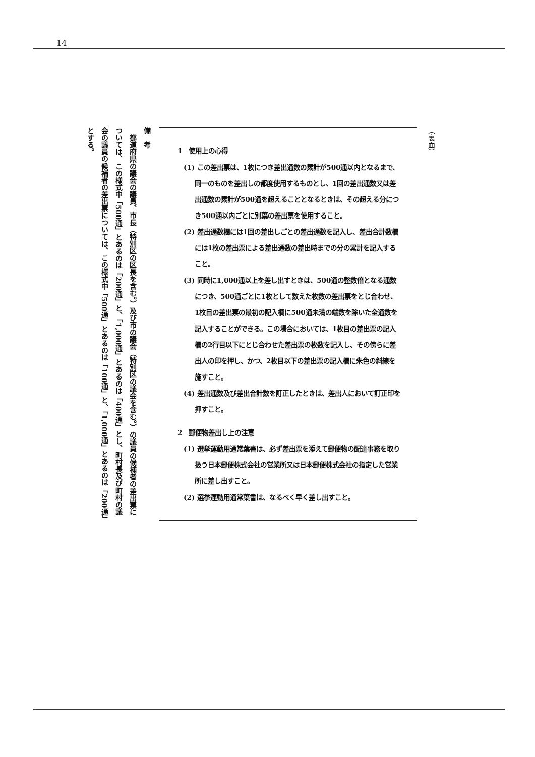14
（裏面）
1　使用上の心得
(1) この差出票は、1枚につき差出通数の累計が500通以内となるまで、同一のものを差出しの都度使用するものとし、1回の差出通数又は差出通数の累計が500通を超えることとなるときは、その超える分につき500通以内ごとに別葉の差出票を使用すること。
(2) 差出通数欄には1回の差出しごとの差出通数を記入し、差出合計数欄には1枚の差出票による差出通数の差出時までの分の累計を記入すること。
(3) 同時に1,000通以上を差し出すときは、500通の整数倍となる通数につき、500通ごとに1枚として数えた枚数の差出票をとじ合わせ、1枚目の差出票の最初の記入欄に500通未満の端数を除いた全通数を記入することができる。この場合においては、1枚目の差出票の記入欄の2行目以下にとじ合わせた差出票の枚数を記入し、その傍らに差出人の印を押し、かつ、2枚目以下の差出票の記入欄に朱色の斜線を施すこと。
(4) 差出通数及び差出合計数を訂正したときは、差出人において訂正印を押すこと。
2　郵便物差出し上の注意
(1) 選挙運動用通常葉書は、必ず差出票を添えて郵便物の配達事務を取り扱う日本郵便株式会社の営業所又は日本郵便株式会社の指定した営業所に差し出すこと。
(2) 選挙運動用通常葉書は、なるべく早く差し出すこと。
備　考
　都道府県の議会の議員、市長（特別区の区長を含む。）及び市の議会（特別区の議会を含む。）の議員の候補者の差出票については、この様式中「500通」とあるのは「200通」と、「1,000通」とあるのは「400通」とし、町村長及び町村の議会の議員の候補者の差出票については、この様式中「500通」とあるのは「100通」と、「1,000通」とあるのは「200通」とする。